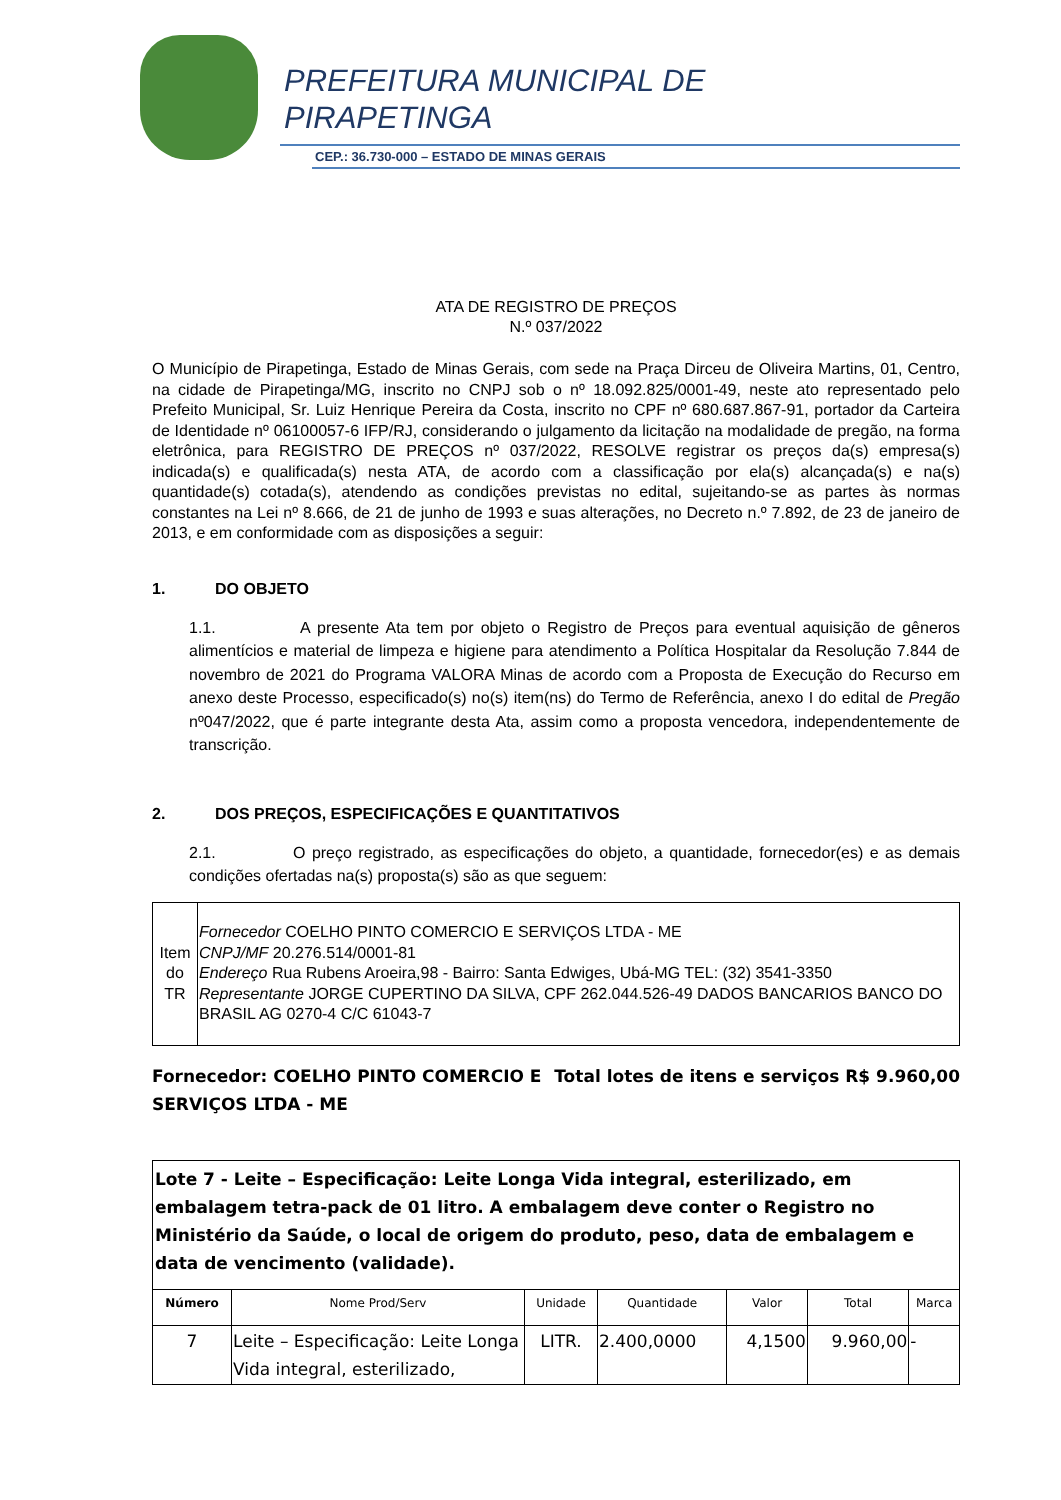PREFEITURA MUNICIPAL DE
PIRAPETINGA
CEP.: 36.730-000 – ESTADO DE MINAS GERAIS
ATA DE REGISTRO DE PREÇOS
N.º 037/2022
O Município de Pirapetinga, Estado de Minas Gerais, com sede na Praça Dirceu de Oliveira Martins, 01, Centro, na cidade de Pirapetinga/MG, inscrito no CNPJ sob o nº 18.092.825/0001-49, neste ato representado pelo Prefeito Municipal, Sr. Luiz Henrique Pereira da Costa, inscrito no CPF nº 680.687.867-91, portador da Carteira de Identidade nº 06100057-6 IFP/RJ, considerando o julgamento da licitação na modalidade de pregão, na forma eletrônica, para REGISTRO DE PREÇOS nº 037/2022, RESOLVE registrar os preços da(s) empresa(s) indicada(s) e qualificada(s) nesta ATA, de acordo com a classificação por ela(s) alcançada(s) e na(s) quantidade(s) cotada(s), atendendo as condições previstas no edital, sujeitando-se as partes às normas constantes na Lei nº 8.666, de 21 de junho de 1993 e suas alterações, no Decreto n.º 7.892, de 23 de janeiro de 2013, e em conformidade com as disposições a seguir:
1. DO OBJETO
1.1. A presente Ata tem por objeto o Registro de Preços para eventual aquisição de gêneros alimentícios e material de limpeza e higiene para atendimento a Política Hospitalar da Resolução 7.844 de novembro de 2021 do Programa VALORA Minas de acordo com a Proposta de Execução do Recurso em anexo deste Processo, especificado(s) no(s) item(ns) do Termo de Referência, anexo I do edital de Pregão nº047/2022, que é parte integrante desta Ata, assim como a proposta vencedora, independentemente de transcrição.
2. DOS PREÇOS, ESPECIFICAÇÕES E QUANTITATIVOS
2.1. O preço registrado, as especificações do objeto, a quantidade, fornecedor(es) e as demais condições ofertadas na(s) proposta(s) são as que seguem:
| Item do TR | Fornecedor COELHO PINTO COMERCIO E SERVIÇOS LTDA - ME CNPJ/MF 20.276.514/0001-81 Endereço Rua Rubens Aroeira,98 - Bairro: Santa Edwiges, Ubá-MG TEL: (32) 3541-3350 Representante JORGE CUPERTINO DA SILVA, CPF 262.044.526-49 DADOS BANCARIOS BANCO DO BRASIL AG 0270-4 C/C 61043-7 |
Fornecedor: COELHO PINTO COMERCIO E SERVIÇOS LTDA - ME
Total lotes de itens e serviços R$ 9.960,00
| Lote 7 - Leite – Especificação: Leite Longa Vida integral, esterilizado, em embalagem tetra-pack de 01 litro. A embalagem deve conter o Registro no Ministério da Saúde, o local de origem do produto, peso, data de embalagem e data de vencimento (validade). | | | | | | |
| Número | Nome Prod/Serv | Unidade | Quantidade | Valor | Total | Marca |
| 7 | Leite – Especificação: Leite Longa Vida integral, esterilizado, | LITR. | 2.400,0000 | 4,1500 | 9.960,00 | - |